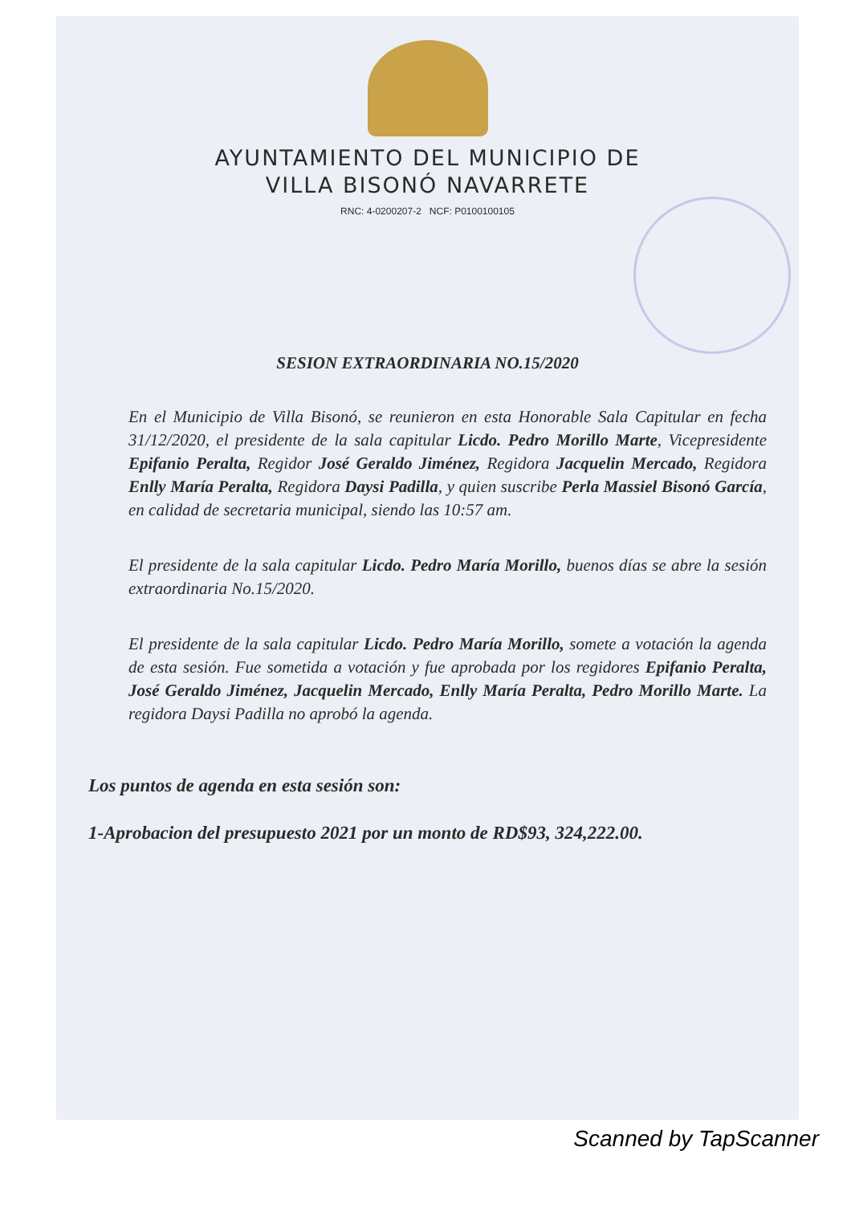AYUNTAMIENTO DEL MUNICIPIO DE
VILLA BISONÓ NAVARRETE
RNC: 4-0200207-2 NCF: P0100100105
SESION EXTRAORDINARIA NO.15/2020
En el Municipio de Villa Bisonó, se reunieron en esta Honorable Sala Capitular en fecha 31/12/2020, el presidente de la sala capitular Licdo. Pedro Morillo Marte, Vicepresidente Epifanio Peralta, Regidor José Geraldo Jiménez, Regidora Jacquelin Mercado, Regidora Enlly María Peralta, Regidora Daysi Padilla, y quien suscribe Perla Massiel Bisonó García, en calidad de secretaria municipal, siendo las 10:57 am.
El presidente de la sala capitular Licdo. Pedro María Morillo, buenos días se abre la sesión extraordinaria No.15/2020.
El presidente de la sala capitular Licdo. Pedro María Morillo, somete a votación la agenda de esta sesión. Fue sometida a votación y fue aprobada por los regidores Epifanio Peralta, José Geraldo Jiménez, Jacquelin Mercado, Enlly María Peralta, Pedro Morillo Marte. La regidora Daysi Padilla no aprobó la agenda.
Los puntos de agenda en esta sesión son:
1-Aprobacion del presupuesto 2021 por un monto de RD$93, 324,222.00.
Scanned by TapScanner